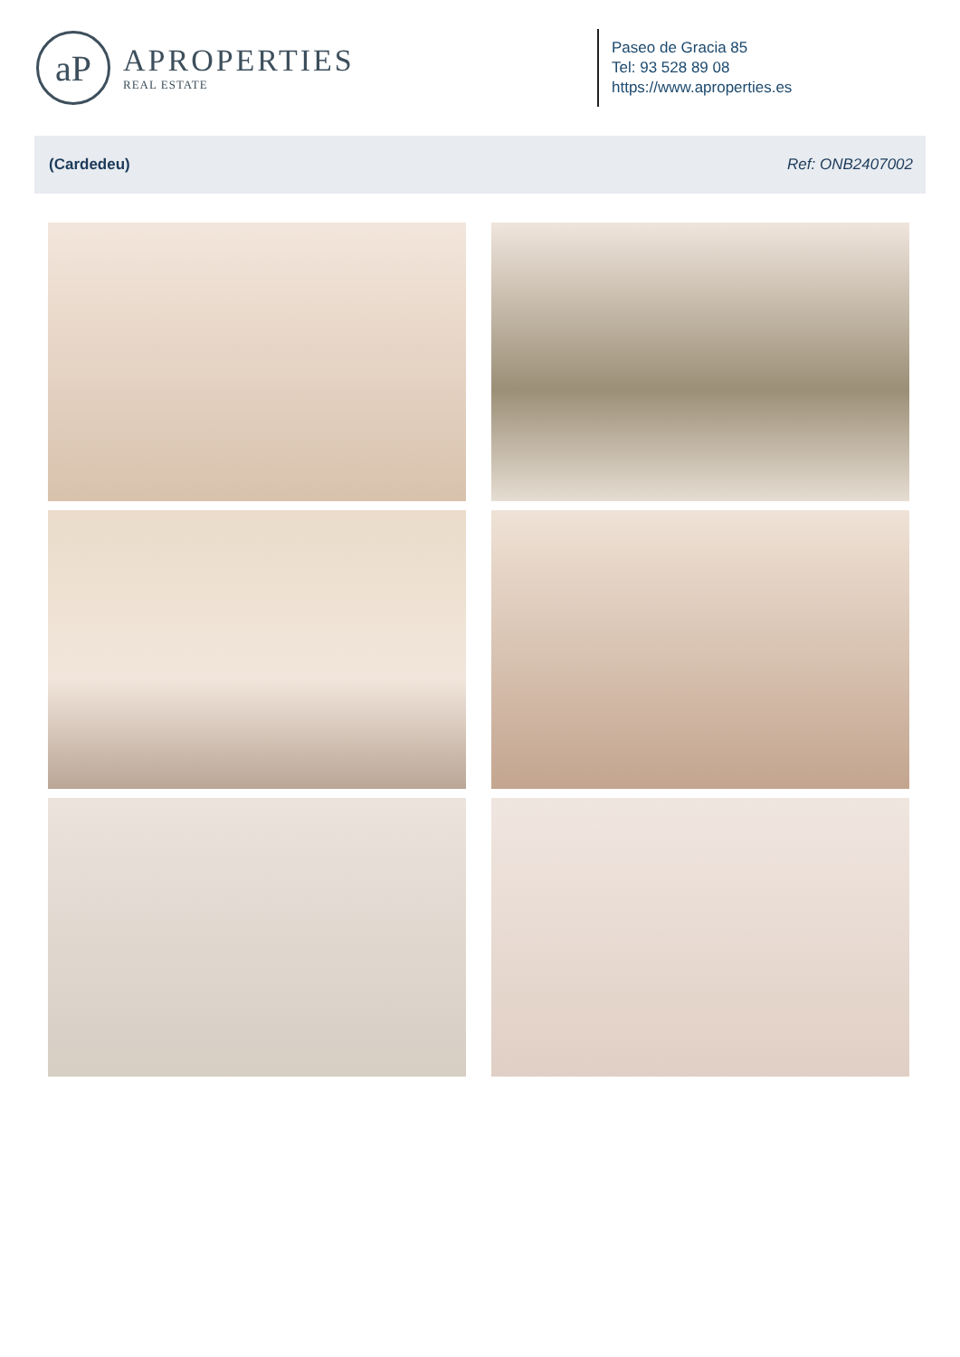aP
APROPERTIES
REAL ESTATE
Paseo de Gracia 85
Tel: 93 528 89 08
https://www.aproperties.es
(Cardedeu) Ref: ONB2407002